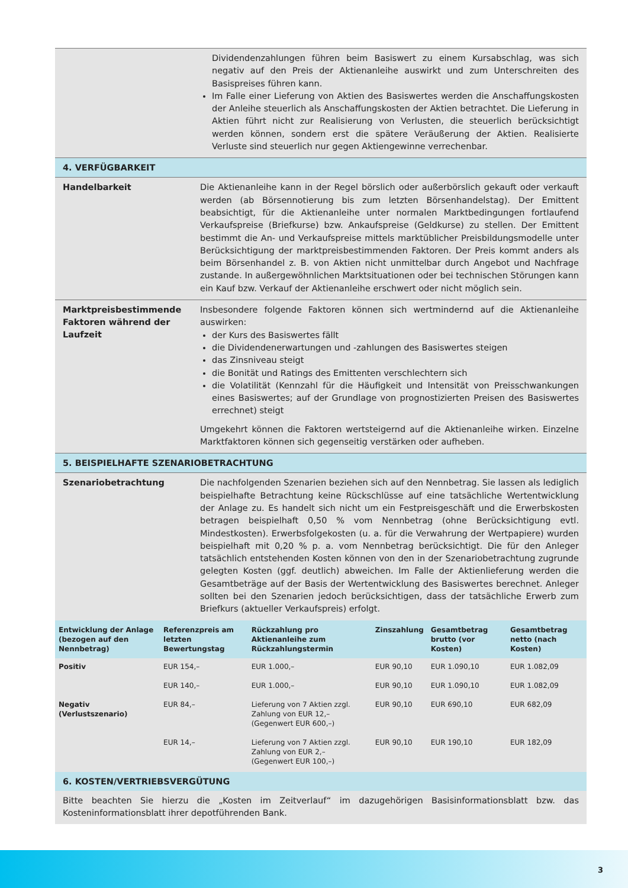Dividendenzahlungen führen beim Basiswert zu einem Kursabschlag, was sich negativ auf den Preis der Aktienanleihe auswirkt und zum Unterschreiten des Basispreises führen kann.
Im Falle einer Lieferung von Aktien des Basiswertes werden die Anschaffungskosten der Anleihe steuerlich als Anschaffungskosten der Aktien betrachtet. Die Lieferung in Aktien führt nicht zur Realisierung von Verlusten, die steuerlich berücksichtigt werden können, sondern erst die spätere Veräußerung der Aktien. Realisierte Verluste sind steuerlich nur gegen Aktiengewinne verrechenbar.
4. VERFÜGBARKEIT
Handelbarkeit
Die Aktienanleihe kann in der Regel börslich oder außerbörslich gekauft oder verkauft werden (ab Börsennotierung bis zum letzten Börsenhandelstag). Der Emittent beabsichtigt, für die Aktienanleihe unter normalen Marktbedingungen fortlaufend Verkaufspreise (Briefkurse) bzw. Ankaufspreise (Geldkurse) zu stellen. Der Emittent bestimmt die An- und Verkaufspreise mittels marktüblicher Preisbildungsmodelle unter Berücksichtigung der marktpreisbestimmenden Faktoren. Der Preis kommt anders als beim Börsenhandel z. B. von Aktien nicht unmittelbar durch Angebot und Nachfrage zustande. In außergewöhnlichen Marktsituationen oder bei technischen Störungen kann ein Kauf bzw. Verkauf der Aktienanleihe erschwert oder nicht möglich sein.
Marktpreisbestimmende Faktoren während der Laufzeit
Insbesondere folgende Faktoren können sich wertmindernd auf die Aktienanleihe auswirken:
der Kurs des Basiswertes fällt
die Dividendenerwartungen und -zahlungen des Basiswertes steigen
das Zinsniveau steigt
die Bonität und Ratings des Emittenten verschlechtern sich
die Volatilität (Kennzahl für die Häufigkeit und Intensität von Preisschwankungen eines Basiswertes; auf der Grundlage von prognostizierten Preisen des Basiswertes errechnet) steigt
Umgekehrt können die Faktoren wertsteigernd auf die Aktienanleihe wirken. Einzelne Marktfaktoren können sich gegenseitig verstärken oder aufheben.
5. BEISPIELHAFTE SZENARIOBETRACHTUNG
Szenariobetrachtung
Die nachfolgenden Szenarien beziehen sich auf den Nennbetrag. Sie lassen als lediglich beispielhafte Betrachtung keine Rückschlüsse auf eine tatsächliche Wertentwicklung der Anlage zu. Es handelt sich nicht um ein Festpreisgeschäft und die Erwerbskosten betragen beispielhaft 0,50 % vom Nennbetrag (ohne Berücksichtigung evtl. Mindestkosten). Erwerbsfolgekosten (u. a. für die Verwahrung der Wertpapiere) wurden beispielhaft mit 0,20 % p. a. vom Nennbetrag berücksichtigt. Die für den Anleger tatsächlich entstehenden Kosten können von den in der Szenariobetrachtung zugrunde gelegten Kosten (ggf. deutlich) abweichen. Im Falle der Aktienlieferung werden die Gesamtbeträge auf der Basis der Wertentwicklung des Basiswertes berechnet. Anleger sollten bei den Szenarien jedoch berücksichtigen, dass der tatsächliche Erwerb zum Briefkurs (aktueller Verkaufspreis) erfolgt.
| Entwicklung der Anlage (bezogen auf den Nennbetrag) | Referenzpreis am letzten Bewertungstag | Rückzahlung pro Aktienanleihe zum Rückzahlungstermin | Zinszahlung | Gesamtbetrag brutto (vor Kosten) | Gesamtbetrag netto (nach Kosten) |
| --- | --- | --- | --- | --- | --- |
| Positiv | EUR 154,– | EUR 1.000,– | EUR 90,10 | EUR 1.090,10 | EUR 1.082,09 |
| | EUR 140,– | EUR 1.000,– | EUR 90,10 | EUR 1.090,10 | EUR 1.082,09 |
| Negativ (Verlustszenario) | EUR 84,– | Lieferung von 7 Aktien zzgl. Zahlung von EUR 12,– (Gegenwert EUR 600,–) | EUR 90,10 | EUR 690,10 | EUR 682,09 |
| | EUR 14,– | Lieferung von 7 Aktien zzgl. Zahlung von EUR 2,– (Gegenwert EUR 100,–) | EUR 90,10 | EUR 190,10 | EUR 182,09 |
6. KOSTEN/VERTRIEBSVERGÜTUNG
Bitte beachten Sie hierzu die „Kosten im Zeitverlauf“ im dazugehörigen Basisinformationsblatt bzw. das Kosteninformationsblatt ihrer depotführenden Bank.
3